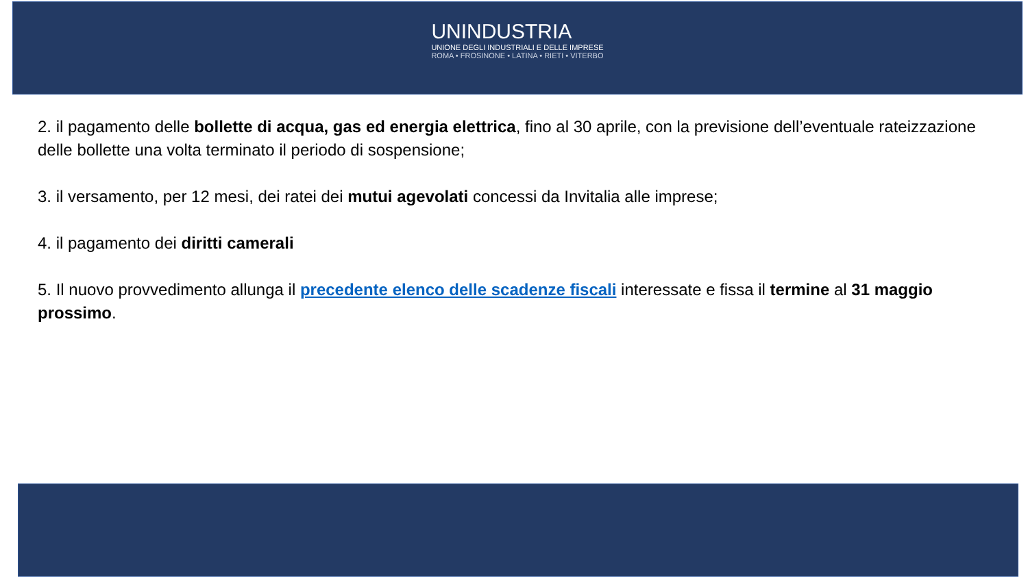UNINDUSTRIA
UNIONE DEGLI INDUSTRIALI E DELLE IMPRESE
ROMA • FROSINONE • LATINA • RIETI • VITERBO
2. il pagamento delle bollette di acqua, gas ed energia elettrica, fino al 30 aprile, con la previsione dell’eventuale rateizzazione delle bollette una volta terminato il periodo di sospensione;
3. il versamento, per 12 mesi, dei ratei dei mutui agevolati concessi da Invitalia alle imprese;
4. il pagamento dei diritti camerali
5. Il nuovo provvedimento allunga il precedente elenco delle scadenze fiscali interessate e fissa il termine al 31 maggio prossimo.